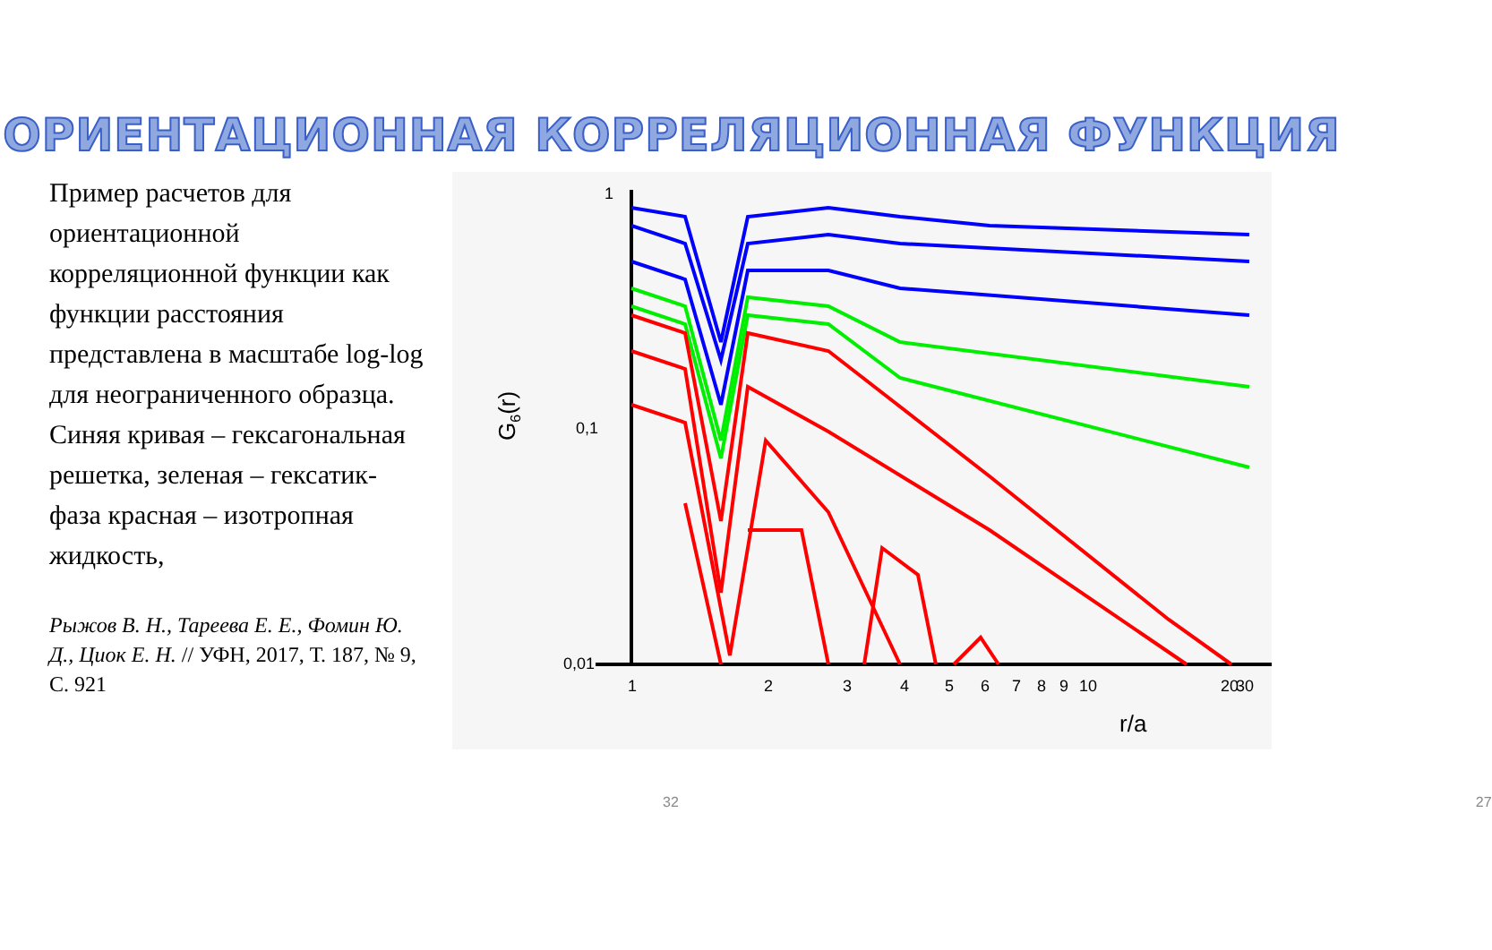ОРИЕНТАЦИОННАЯ КОРРЕЛЯЦИОННАЯ ФУНКЦИЯ
Пример расчетов для ориентационной корреляционной функции как функции расстояния представлена в масштабе log-log для неограниченного образца. Синяя кривая – гексагональная решетка, зеленая – гексатик-фаза красная – изотропная жидкость,
Рыжов В. Н., Тареева Е. Е., Фомин Ю. Д., Циок Е. Н. // УФН, 2017, Т. 187, № 9, С. 921
1
0,1
0,01
1
2
3
4
5
6
7
8
9
10
20
30
r/a
G6(r)
32 27